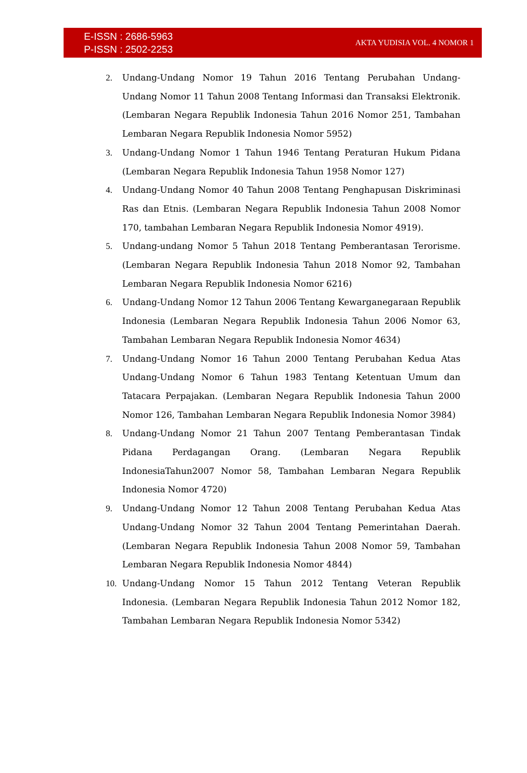E-ISSN : 2686-5963
P-ISSN : 2502-2253
AKTA YUDISIA VOL. 4 NOMOR 1
2. Undang-Undang Nomor 19 Tahun 2016 Tentang Perubahan Undang-Undang Nomor 11 Tahun 2008 Tentang Informasi dan Transaksi Elektronik. (Lembaran Negara Republik Indonesia Tahun 2016 Nomor 251, Tambahan Lembaran Negara Republik Indonesia Nomor 5952)
3. Undang-Undang Nomor 1 Tahun 1946 Tentang Peraturan Hukum Pidana (Lembaran Negara Republik Indonesia Tahun 1958 Nomor 127)
4. Undang-Undang Nomor 40 Tahun 2008 Tentang Penghapusan Diskriminasi Ras dan Etnis. (Lembaran Negara Republik Indonesia Tahun 2008 Nomor 170, tambahan Lembaran Negara Republik Indonesia Nomor 4919).
5. Undang-undang Nomor 5 Tahun 2018 Tentang Pemberantasan Terorisme. (Lembaran Negara Republik Indonesia Tahun 2018 Nomor 92, Tambahan Lembaran Negara Republik Indonesia Nomor 6216)
6. Undang-Undang Nomor 12 Tahun 2006 Tentang Kewarganegaraan Republik Indonesia (Lembaran Negara Republik Indonesia Tahun 2006 Nomor 63, Tambahan Lembaran Negara Republik Indonesia Nomor 4634)
7. Undang-Undang Nomor 16 Tahun 2000 Tentang Perubahan Kedua Atas Undang-Undang Nomor 6 Tahun 1983 Tentang Ketentuan Umum dan Tatacara Perpajakan. (Lembaran Negara Republik Indonesia Tahun 2000 Nomor 126, Tambahan Lembaran Negara Republik Indonesia Nomor 3984)
8. Undang-Undang Nomor 21 Tahun 2007 Tentang Pemberantasan Tindak Pidana Perdagangan Orang. (Lembaran Negara Republik IndonesiaTahun2007 Nomor 58, Tambahan Lembaran Negara Republik Indonesia Nomor 4720)
9. Undang-Undang Nomor 12 Tahun 2008 Tentang Perubahan Kedua Atas Undang-Undang Nomor 32 Tahun 2004 Tentang Pemerintahan Daerah. (Lembaran Negara Republik Indonesia Tahun 2008 Nomor 59, Tambahan Lembaran Negara Republik Indonesia Nomor 4844)
10. Undang-Undang Nomor 15 Tahun 2012 Tentang Veteran Republik Indonesia. (Lembaran Negara Republik Indonesia Tahun 2012 Nomor 182, Tambahan Lembaran Negara Republik Indonesia Nomor 5342)